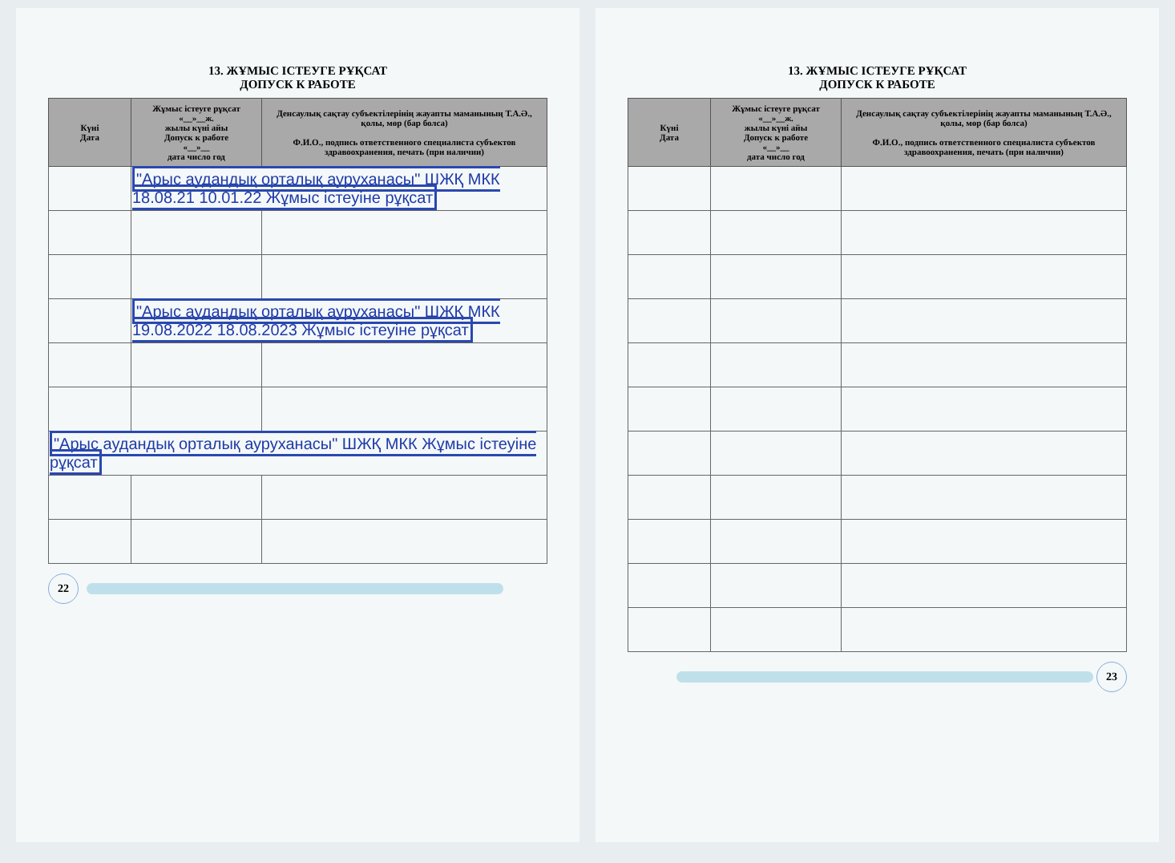13. ЖҰМЫС ІСТЕУГЕ РҰҚСАТ
ДОПУСК К РАБОТЕ
| Күні Дата | Жұмыс істеуге рұқсат «__»__ж. жылы күні айы Допуск к работе «__»__ дата число год | Денсаулық сақтау субъектілерінің жауапты маманының Т.А.Ә., қолы, мөр (бар болса) Ф.И.О., подпись ответственного специалиста субъектов здравоохранения, печать (при наличии) |
| --- | --- | --- |
| | "Арыс аудандық орталық ауруханасы" ШЖҚ МКК 18.08.21 10.01.22 Жұмыс істеуіне рұқсат | |
| | "Арыс аудандық орталық ауруханасы" ШЖҚ МКК 19.08.2022 18.08.2023 Жұмыс істеуіне рұқсат | |
| "Арыс аудандық орталық ауруханасы" ШЖҚ МКК Жұмыс істеуіне рұқсат | | |
22
13. ЖҰМЫС ІСТЕУГЕ РҰҚСАТ
ДОПУСК К РАБОТЕ
| Күні Дата | Жұмыс істеуге рұқсат «__»__ж. жылы күні айы Допуск к работе «__»__ дата число год | Денсаулық сақтау субъектілерінің жауапты маманының Т.А.Ә., қолы, мөр (бар болса) Ф.И.О., подпись ответственного специалиста субъектов здравоохранения, печать (при наличии) |
| --- | --- | --- |
23